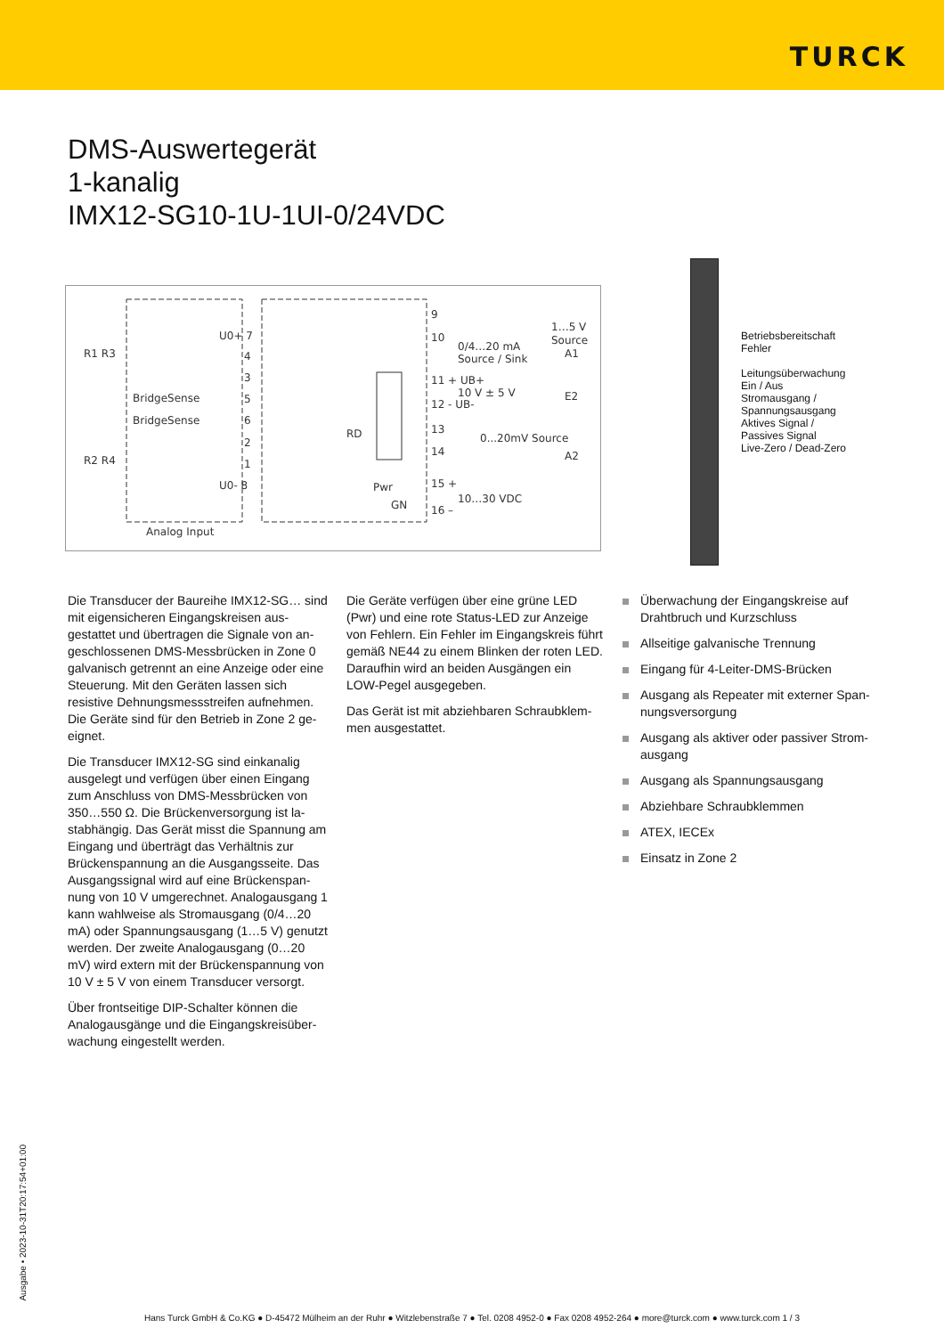TURCK
DMS-Auswertegerät
1-kanalig
IMX12-SG10-1U-1UI-0/24VDC
R1 R3
R2 R4
BridgeSense
BridgeSense
U0+ 7
4
3
5
6
2
1
U0- 8
Analog Input
9
10
0/4…20 mA
Source / Sink
1…5 V
Source
A1
11 + UB+
10 V ± 5 V
12 - UB-
E2
RD
13
14
0...20mV Source
A2
Pwr
GN
15 +
10…30 VDC
16 –
Betriebsbereitschaft
Fehler
Leitungsüberwachung
Ein / Aus
Stromausgang /
Spannungsausgang
Aktives Signal /
Passives Signal
Live-Zero / Dead-Zero
Die Transducer der Baureihe IMX12-SG… sind mit eigensicheren Eingangskreisen aus­gestattet und übertragen die Signale von an­geschlossenen DMS-Messbrücken in Zone 0 galvanisch getrennt an eine Anzeige oder eine Steuerung. Mit den Geräten lassen sich resistive Dehnungsmessstreifen aufnehmen. Die Geräte sind für den Betrieb in Zone 2 ge­eignet.
Die Transducer IMX12-SG sind einkanalig ausgelegt und verfügen über einen Eingang zum Anschluss von DMS-Messbrücken von 350…550 Ω. Die Brückenversorgung ist la­stabhängig. Das Gerät misst die Spannung am Eingang und überträgt das Verhältnis zur Brückenspannung an die Ausgangsseite. Das Ausgangssignal wird auf eine Brückenspan­nung von 10 V umgerechnet. Analogausgang 1 kann wahlweise als Stromausgang (0/4…20 mA) oder Spannungsausgang (1…5 V) ge­nutzt werden. Der zweite Analogausgang (0…20 mV) wird extern mit der Brückenspannung von 10 V ± 5 V von einem Transducer ver­sorgt.
Über frontseitige DIP-Schalter können die Analogausgänge und die Eingangskreisüber­wachung eingestellt werden.
Die Geräte verfügen über eine grüne LED (Pwr) und eine rote Status-LED zur Anzei­ge von Fehlern. Ein Fehler im Eingangskreis führt gemäß NE44 zu einem Blinken der roten LED. Daraufhin wird an beiden Ausgängen ein LOW-Pegel ausgegeben.
Das Gerät ist mit abziehbaren Schraubklem­men ausgestattet.
Überwachung der Eingangskreise auf Drahtbruch und Kurzschluss
Allseitige galvanische Trennung
Eingang für 4-Leiter-DMS-Brücken
Ausgang als Repeater mit externer Span­nungsversorgung
Ausgang als aktiver oder passiver Strom­ausgang
Ausgang als Spannungsausgang
Abziehbare Schraubklemmen
ATEX, IECEx
Einsatz in Zone 2
Ausgabe • 2023-10-31T20:17:54+01:00
Hans Turck GmbH & Co.KG ● D-45472 Mülheim an der Ruhr ● Witzlebenstraße 7 ● Tel. 0208 4952-0 ● Fax 0208 4952-264 ● more@turck.com ● www.turck.com 1 / 3